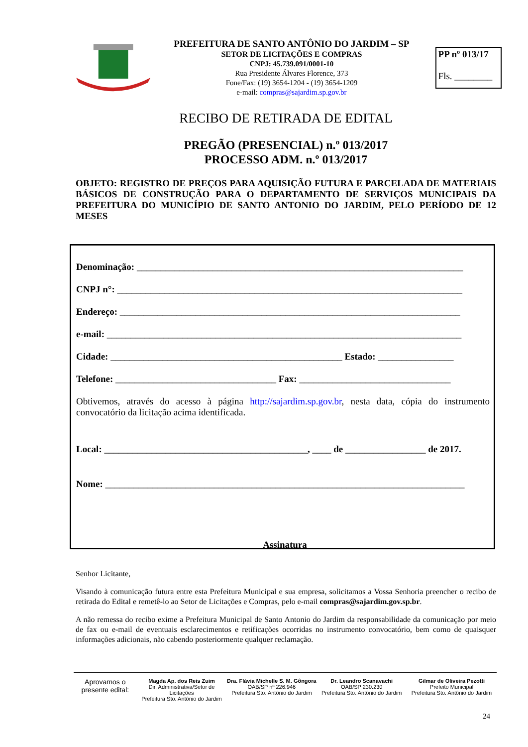PREFEITURA DE SANTO ANTÔNIO DO JARDIM – SP
SETOR DE LICITAÇÕES E COMPRAS
CNPJ: 45.739.091/0001-10
Rua Presidente Álvares Florence, 373
Fone/Fax: (19) 3654-1204 - (19) 3654-1209
e-mail: compras@sajardim.sp.gov.br
PP nº 013/17
Fls. ________
RECIBO DE RETIRADA DE EDITAL
PREGÃO (PRESENCIAL) n.º 013/2017
PROCESSO ADM. n.º 013/2017
OBJETO: REGISTRO DE PREÇOS PARA AQUISIÇÃO FUTURA E PARCELADA DE MATERIAIS BÁSICOS DE CONSTRUÇÃO PARA O DEPARTAMENTO DE SERVIÇOS MUNICIPAIS DA PREFEITURA DO MUNICÍPIO DE SANTO ANTONIO DO JARDIM, PELO PERÍODO DE 12 MESES
Denominação: _____________________________________________________________________
CNPJ n°: _________________________________________________________________________
Endereço: ________________________________________________________________________
e-mail: ___________________________________________________________________________
Cidade: _________________________________________________ Estado: ________________
Telefone: __________________________________ Fax: ________________________________
Obtivemos, através do acesso à página http://sajardim.sp.gov.br, nesta data, cópia do instrumento convocatório da licitação acima identificada.
Local: ___________________________________________, ____ de _________________ de 2017.
Nome: ____________________________________________________________________________
Assinatura
Senhor Licitante,
Visando à comunicação futura entre esta Prefeitura Municipal e sua empresa, solicitamos a Vossa Senhoria preencher o recibo de retirada do Edital e remetê-lo ao Setor de Licitações e Compras, pelo e-mail compras@sajardim.gov.sp.br.
A não remessa do recibo exime a Prefeitura Municipal de Santo Antonio do Jardim da responsabilidade da comunicação por meio de fax ou e-mail de eventuais esclarecimentos e retificações ocorridas no instrumento convocatório, bem como de quaisquer informações adicionais, não cabendo posteriormente qualquer reclamação.
Aprovamos o presente edital:
Magda Ap. dos Reis Zuim
Dir. Administrativa/Setor de Licitações
Prefeitura Sto. Antônio do Jardim
Dra. Flávia Michelle S. M. Gôngora
OAB/SP nº 226.946
Prefeitura Sto. Antônio do Jardim
Dr. Leandro Scanavachi
OAB/SP 230.230
Prefeitura Sto. Antônio do Jardim
Gilmar de Oliveira Pezotti
Prefeito Municipal
Prefeitura Sto. Antônio do Jardim
24